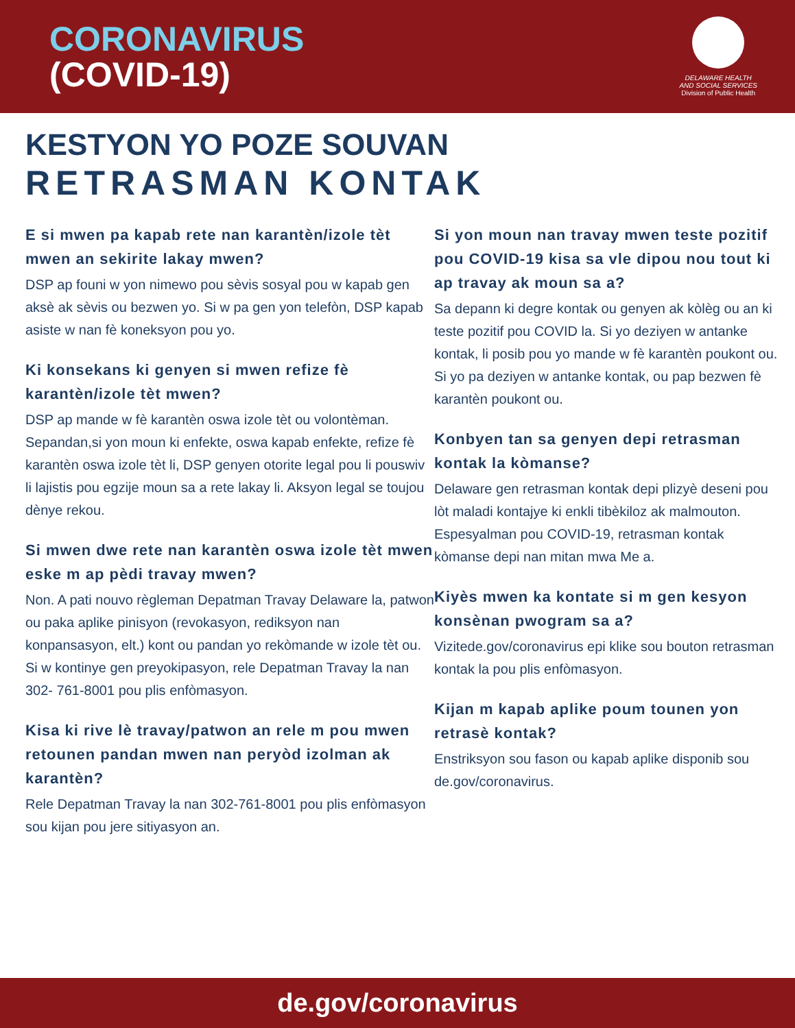CORONAVIRUS
(COVID-19)
DELAWARE HEALTH
AND SOCIAL SERVICES
Division of Public Health
KESTYON YO POZE SOUVAN
RETRASMAN KONTAK
E si mwen pa kapab rete nan karantèn/izole tèt mwen an sekirite lakay mwen?
DSP ap founi w yon nimewo pou sèvis sosyal pou w kapab gen aksè ak sèvis ou bezwen yo. Si w pa gen yon telefòn, DSP kapab asiste w nan fè koneksyon pou yo.
Ki konsekans ki genyen si mwen refize fè karantèn/izole tèt mwen?
DSP ap mande w fè karantèn oswa izole tèt ou volontèman. Sepandan,si yon moun ki enfekte, oswa kapab enfekte, refize fè karantèn oswa izole tèt li, DSP genyen otorite legal pou li pouswiv li lajistis pou egzije moun sa a rete lakay li. Aksyon legal se toujou dènye rekou.
Si mwen dwe rete nan karantèn oswa izole tèt mwen eske m ap pèdi travay mwen?
Non. A pati nouvo règleman Depatman Travay Delaware la, patwon ou paka aplike pinisyon (revokasyon, rediksyon nan konpansasyon, elt.) kont ou pandan yo rekòmande w izole tèt ou. Si w kontinye gen preyokipasyon, rele Depatman Travay la nan 302- 761-8001 pou plis enfòmasyon.
Kisa ki rive lè travay/patwon an rele m pou mwen retounen pandan mwen nan peryòd izolman ak karantèn?
Rele Depatman Travay la nan 302-761-8001 pou plis enfòmasyon sou kijan pou jere sitiyasyon an.
Si yon moun nan travay mwen teste pozitif pou COVID-19 kisa sa vle dipou nou tout ki ap travay ak moun sa a?
Sa depann ki degre kontak ou genyen ak kòlèg ou an ki teste pozitif pou COVID la. Si yo deziyen w antanke kontak, li posib pou yo mande w fè karantèn poukont ou. Si yo pa deziyen w antanke kontak, ou pap bezwen fè karantèn poukont ou.
Konbyen tan sa genyen depi retrasman kontak la kòmanse?
Delaware gen retrasman kontak depi plizyè deseni pou lòt maladi kontajye ki enkli tibèkiloz ak malmouton. Espesyalman pou COVID-19, retrasman kontak kòmanse depi nan mitan mwa Me a.
Kiyès mwen ka kontate si m gen kesyon konsènan pwogram sa a?
Vizitede.gov/coronavirus epi klike sou bouton retrasman kontak la pou plis enfòmasyon.
Kijan m kapab aplike poum tounen yon retrasè kontak?
Enstriksyon sou fason ou kapab aplike disponib sou de.gov/coronavirus.
de.gov/coronavirus